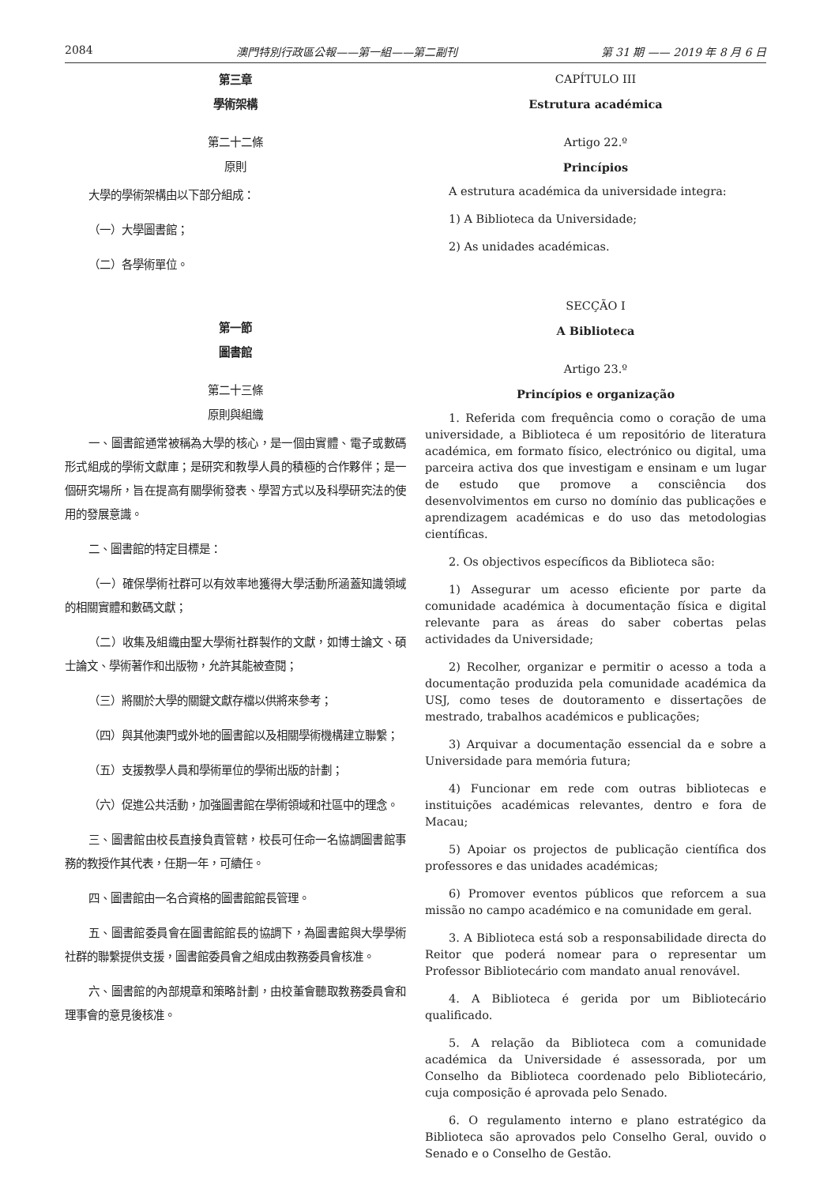2084 澳門特別行政區公報——第一組——第二副刊 第 31 期 —— 2019 年 8 月 6 日
第三章
學術架構
第二十二條
原則
大學的學術架構由以下部分組成：
（一）大學圖書館；
（二）各學術單位。
第一節
圖書館
第二十三條
原則與組織
一、圖書館通常被稱為大學的核心，是一個由實體、電子或數碼形式組成的學術文獻庫；是研究和教學人員的積極的合作夥伴；是一個研究場所，旨在提高有關學術發表、學習方式以及科學研究法的使用的發展意識。
二、圖書館的特定目標是：
（一）確保學術社群可以有效率地獲得大學活動所涵蓋知識領域的相關實體和數碼文獻；
（二）收集及組織由聖大學術社群製作的文獻，如博士論文、碩士論文、學術著作和出版物，允許其能被查閱；
（三）將關於大學的關鍵文獻存檔以供將來參考；
（四）與其他澳門或外地的圖書館以及相關學術機構建立聯繫；
（五）支援教學人員和學術單位的學術出版的計劃；
（六）促進公共活動，加強圖書館在學術領域和社區中的理念。
三、圖書館由校長直接負責管轄，校長可任命一名協調圖書館事務的教授作其代表，任期一年，可續任。
四、圖書館由一名合資格的圖書館館長管理。
五、圖書館委員會在圖書館館長的協調下，為圖書館與大學學術社群的聯繫提供支援，圖書館委員會之組成由教務委員會核准。
六、圖書館的內部規章和策略計劃，由校董會聽取教務委員會和理事會的意見後核准。
CAPÍTULO III
Estrutura académica
Artigo 22.º
Princípios
A estrutura académica da universidade integra:
1) A Biblioteca da Universidade;
2) As unidades académicas.
SECÇÃO I
A Biblioteca
Artigo 23.º
Princípios e organização
1. Referida com frequência como o coração de uma universidade, a Biblioteca é um repositório de literatura académica, em formato físico, electrónico ou digital, uma parceira activa dos que investigam e ensinam e um lugar de estudo que promove a consciência dos desenvolvimentos em curso no domínio das publicações e aprendizagem académicas e do uso das metodologias científicas.
2. Os objectivos específicos da Biblioteca são:
1) Assegurar um acesso eficiente por parte da comunidade académica à documentação física e digital relevante para as áreas do saber cobertas pelas actividades da Universidade;
2) Recolher, organizar e permitir o acesso a toda a documentação produzida pela comunidade académica da USJ, como teses de doutoramento e dissertações de mestrado, trabalhos académicos e publicações;
3) Arquivar a documentação essencial da e sobre a Universidade para memória futura;
4) Funcionar em rede com outras bibliotecas e instituições académicas relevantes, dentro e fora de Macau;
5) Apoiar os projectos de publicação científica dos professores e das unidades académicas;
6) Promover eventos públicos que reforcem a sua missão no campo académico e na comunidade em geral.
3. A Biblioteca está sob a responsabilidade directa do Reitor que poderá nomear para o representar um Professor Bibliotecário com mandato anual renovável.
4. A Biblioteca é gerida por um Bibliotecário qualificado.
5. A relação da Biblioteca com a comunidade académica da Universidade é assessorada, por um Conselho da Biblioteca coordenado pelo Bibliotecário, cuja composição é aprovada pelo Senado.
6. O regulamento interno e plano estratégico da Biblioteca são aprovados pelo Conselho Geral, ouvido o Senado e o Conselho de Gestão.